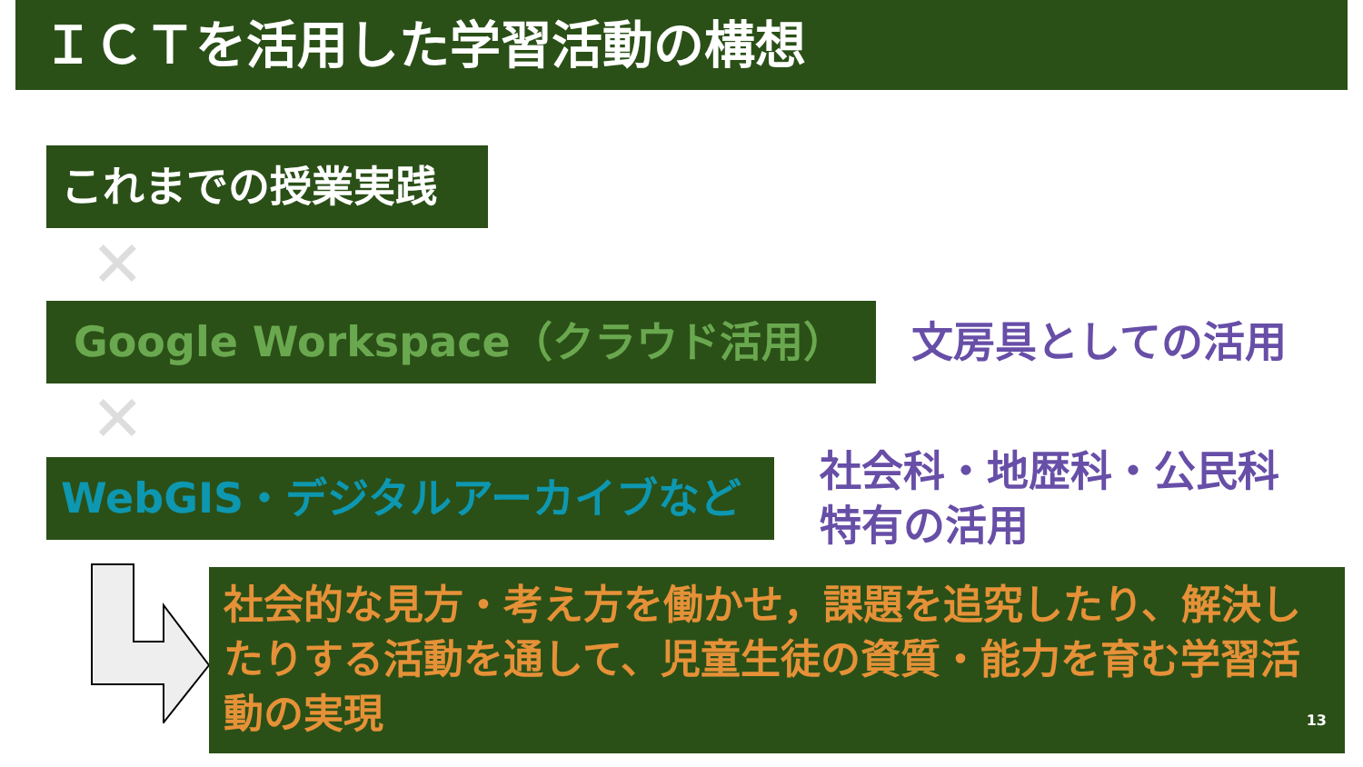ＩＣＴを活用した学習活動の構想
これまでの授業実践
✕
Google Workspace（クラウド活用） 文房具としての活用
✕
WebGIS・デジタルアーカイブなど
社会科・地歴科・公民科
特有の活用
社会的な見方・考え方を働かせ，課題を追究したり、解決したりする活動を通して、児童生徒の資質・能力を育む学習活動の実現
13